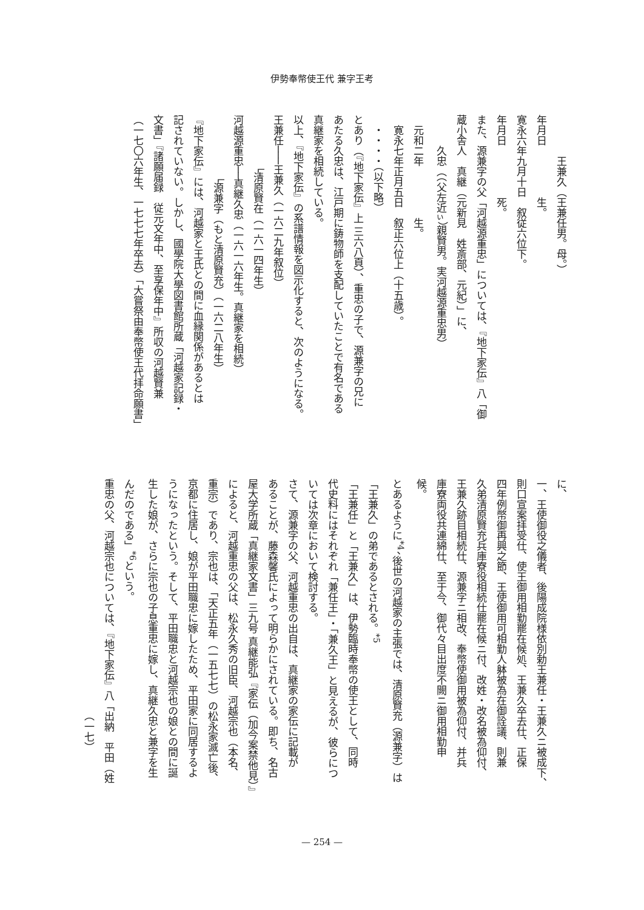伊勢奉幣使王代 兼字王考
　　　　王兼久（王兼任男。母。）
年月日　　　　　生。
寛永六年九月十日　叙従六位下。
年月日　　　　　死。
また、源兼字の父「河越源重忠」については、『地下家伝』八「御
蔵小舎人　真継（元新見　姓斎部、元紀）」に、
　　　久忠（（父左近<sub>ぃ</sub>）親賢男。実河越源重忠男）
　元和二年　　　　　生。
　寛永七年正月五日　叙正六位上（十五歳）。
　・・・・（以下略）
とあり（『地下家伝』上 三六八頁）、重忠の子で、源兼字の兄に
あたる久忠は、江戸期に鋳物師を支配していたことで有名である
真継家を相続している。
以上、『地下家伝』の系譜情報を図示化すると、次のようになる。
王兼任───王兼久（一六二九年叙位）
　　　　　└清原賢在（一六一四年生）
河越源重忠──真継久忠（一六一六年生。真継家を相続）
　　　　　　└源兼字（もと清原賢充）（一六二八年生）
『地下家伝』には、河越家と王氏との間に血縁関係があるとは
記されていない。しかし、國學院大學図書館所蔵「河越家記録・
文書」『諸願届録　従元文年中、至享保年中』所収の河越賢兼
（一七〇六年生、一七七七年卒去）「大嘗祭由奉幣使王代拝命願書」
に、
一、王使御役之儀者、後陽成院様依別勅王兼任・王兼久ニ被成下、
則口宣案拝受仕、使王御用相勤罷在候処、王兼久卒去仕、正保
四年例幣御再興之節、王使御用可相勤人躰被為在御詮議、則兼
久弟清原賢充兵庫寮役相続仕罷在候ニ付、改姓・改名被為仰付、
王兼久跡目相続仕、源兼字ニ相改、奉幣使御用被為仰付、并兵
庫寮両役共連綿仕、至于今、御代々目出度不闕ニ御用相勤申
候。
とあるように<sup>*4</sup>、後世の河越家の主張では、清原賢充（源兼字）は
「王兼久」の弟であるとされる。<sup>*5</sup>
「王兼任」と「王兼久」は、伊勢臨時奉幣の使王として、同時
代史料にはそれぞれ「兼任王」・「兼久王」と見えるが、彼らにつ
いては次章において検討する。
さて、源兼字の父、河越重忠の出自は、真継家の家伝に記載が
あることが、藤森馨氏によって明らかにされている。即ち、名古
屋大学所蔵「真継家文書」三九号 真継能弘『家伝（加今案禁他見）』
によると、河越重忠の父は、松永久秀の旧臣、河越宗也（本名、
重宗）であり、宗也は、「天正五年（一五七七）の松永家滅亡後、
京都に住居し、娘が平田職忠に嫁したため、平田家に同居するよ
うになったという。そして、平田職忠と河越宗也の娘との間に誕
生した娘が、さらに宗也の子息重忠に嫁し、真継久忠と兼字を生
んだのである」<sup>*6</sup>という。
重忠の父、河越宗也については、『地下家伝』八「出納　平田（姓
　　　　　　　　　　　　　　　　　　　　　　　（一七）
— 254 —